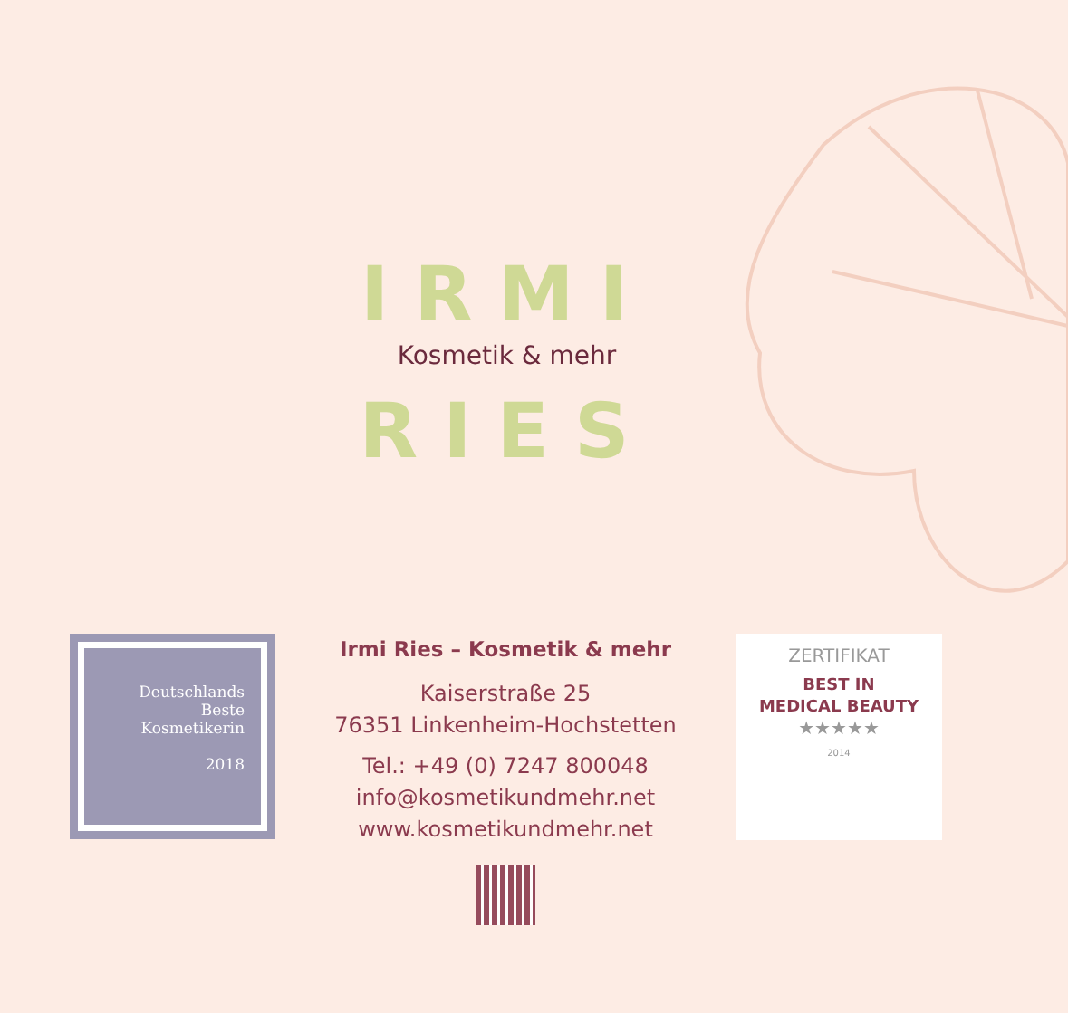IRMI
Kosmetik & mehr
RIES
Deutschlands
Beste
Kosmetikerin
2018
Irmi Ries – Kosmetik & mehr
Kaiserstraße 25
76351 Linkenheim-Hochstetten
Tel.: +49 (0) 7247 800048
info@kosmetikundmehr.net
www.kosmetikundmehr.net
ZERTIFIKAT
BEST IN
MEDICAL BEAUTY
★★★★★
2014